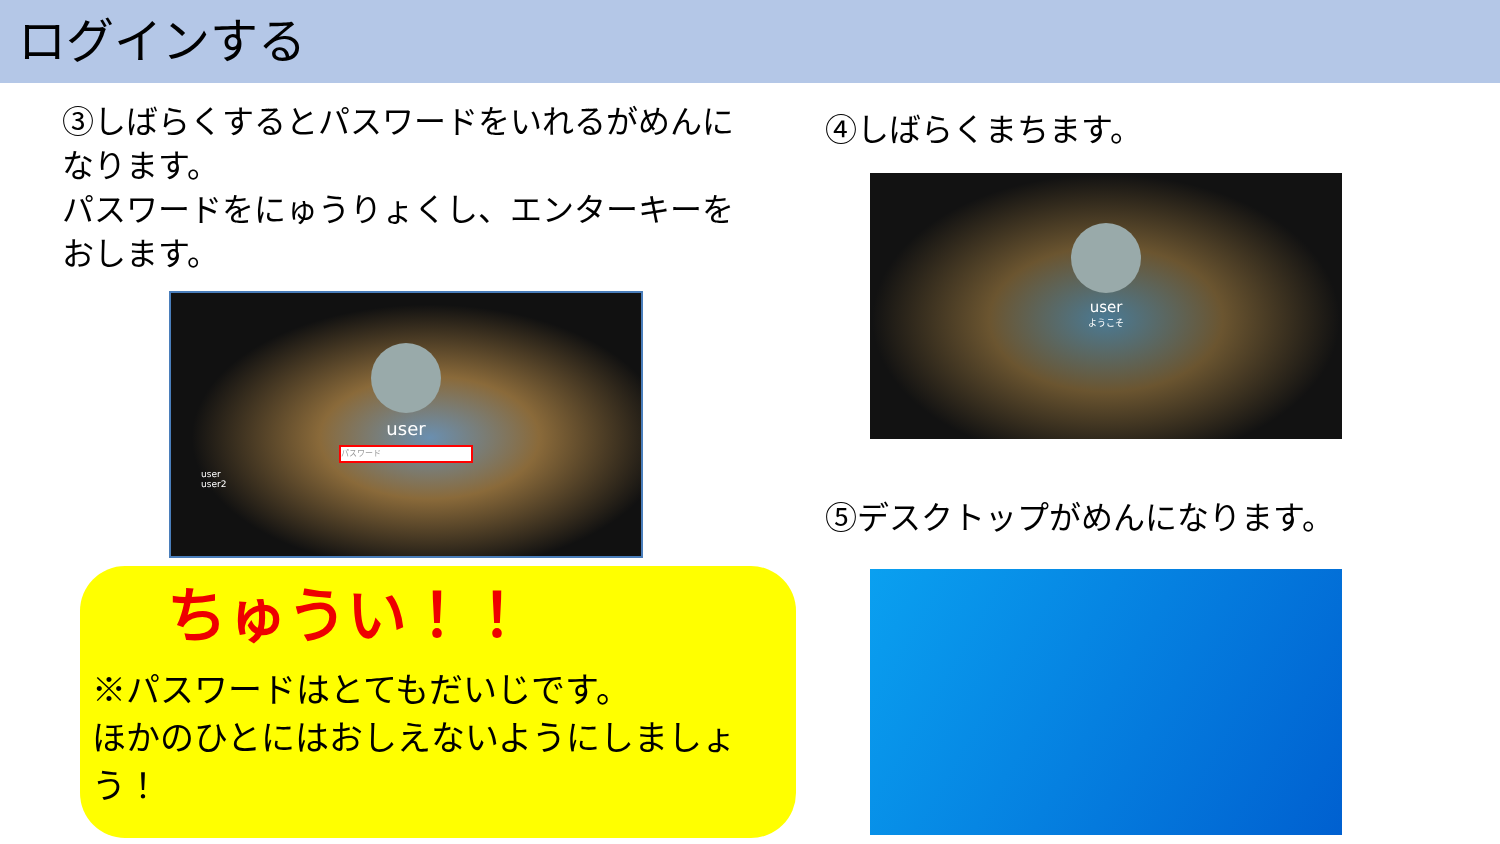ログインする
③しばらくするとパスワードをいれるがめんになります。
パスワードをにゅうりょくし、エンターキーをおします。
user
パスワード
user
user2
④しばらくまちます。
user
ようこそ
⑤デスクトップがめんになります。
ちゅうい！！
※パスワードはとてもだいじです。
ほかのひとにはおしえないようにしましょう！